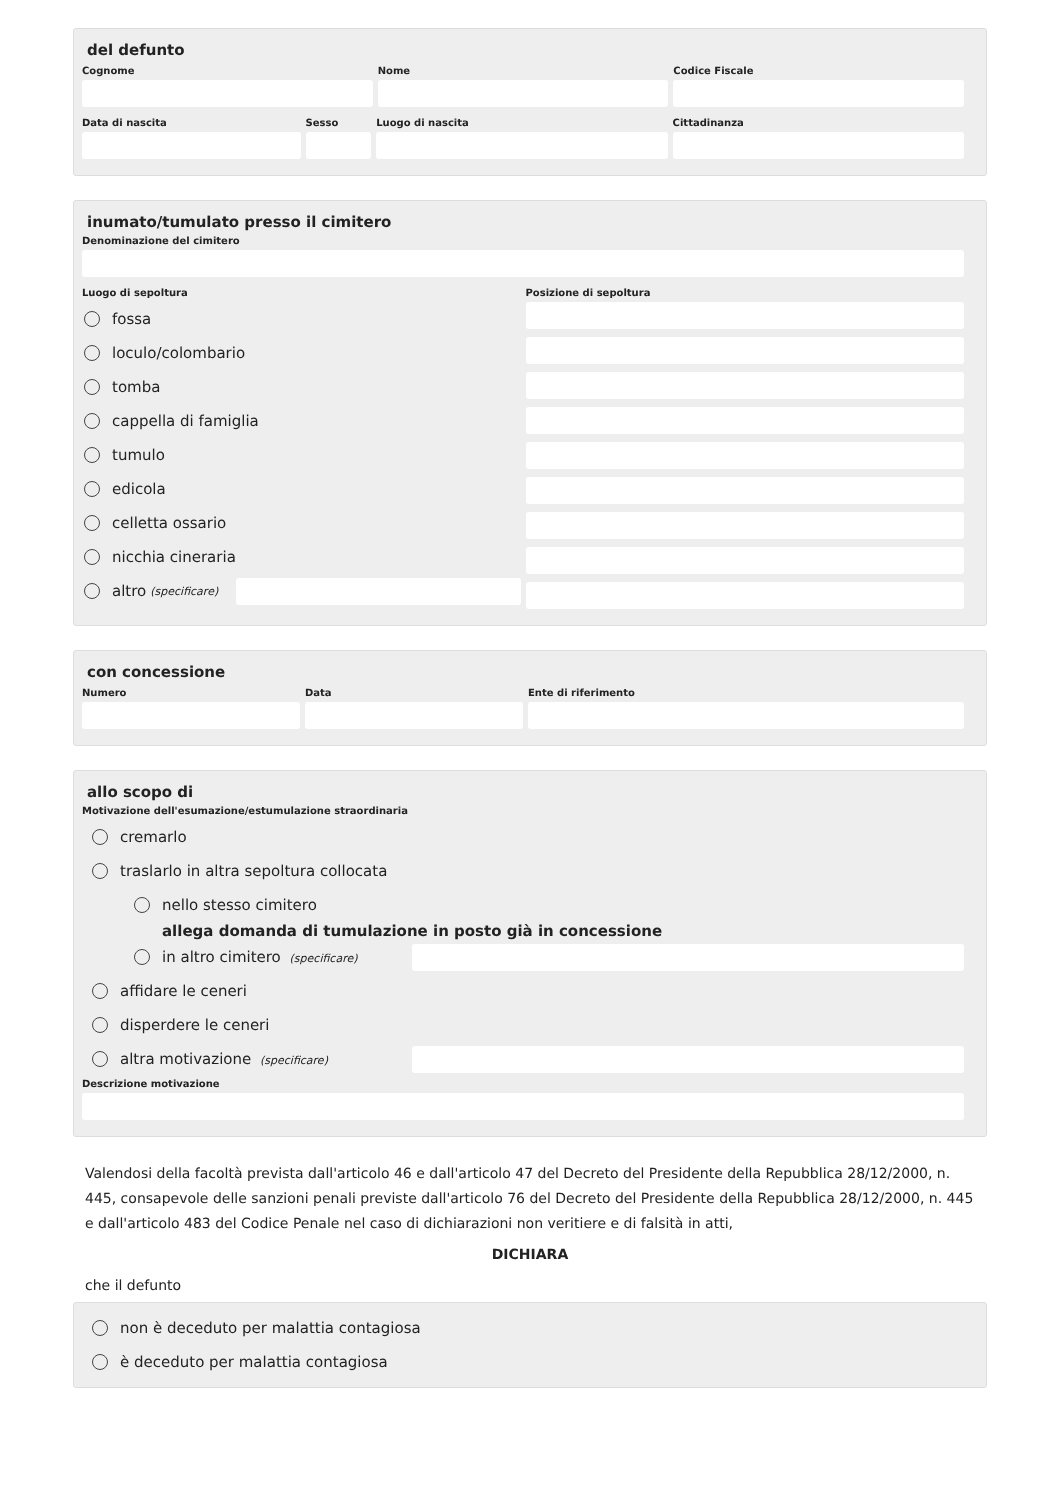del defunto
Cognome Nome Codice Fiscale
Data di nascita Sesso Luogo di nascita Cittadinanza
inumato/tumulato presso il cimitero
Denominazione del cimitero
Luogo di sepoltura
fossa
loculo/colombario
tomba
cappella di famiglia
tumulo
edicola
celletta ossario
nicchia cineraria
altro (specificare)
Posizione di sepoltura
con concessione
Numero Data Ente di riferimento
allo scopo di
Motivazione dell'esumazione/estumulazione straordinaria
cremarlo
traslarlo in altra sepoltura collocata
nello stesso cimitero
allega domanda di tumulazione in posto già in concessione
in altro cimitero (specificare)
affidare le ceneri
disperdere le ceneri
altra motivazione (specificare)
Descrizione motivazione
Valendosi della facoltà prevista dall'articolo 46 e dall'articolo 47 del Decreto del Presidente della Repubblica 28/12/2000, n. 445, consapevole delle sanzioni penali previste dall'articolo 76 del Decreto del Presidente della Repubblica 28/12/2000, n. 445 e dall'articolo 483 del Codice Penale nel caso di dichiarazioni non veritiere e di falsità in atti,
DICHIARA
che il defunto
non è deceduto per malattia contagiosa
è deceduto per malattia contagiosa